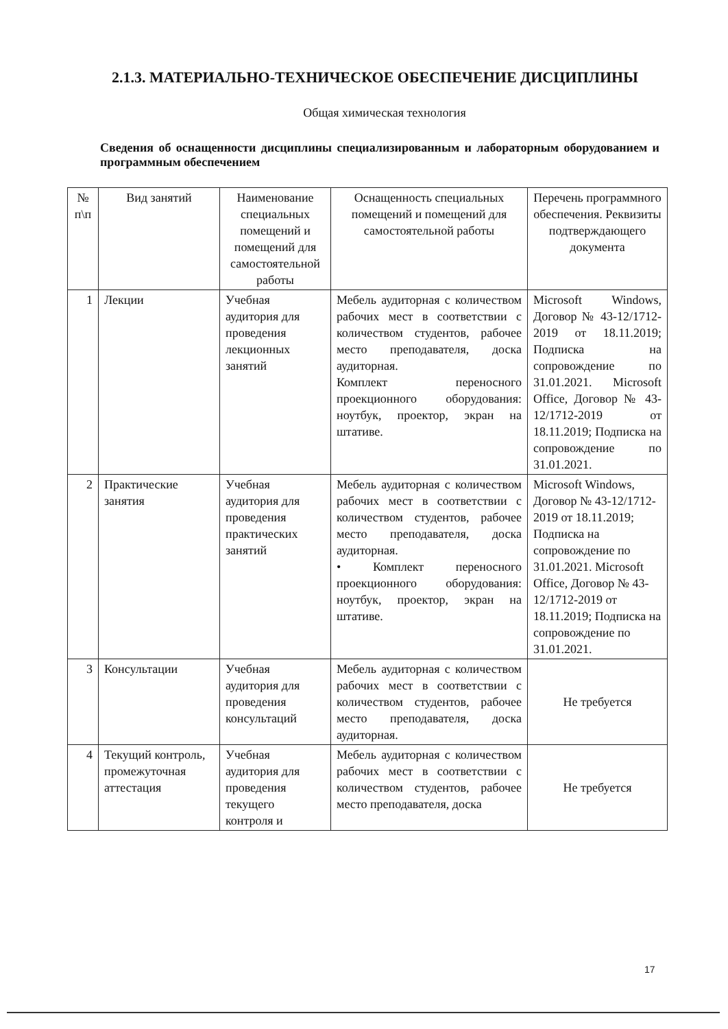2.1.3. МАТЕРИАЛЬНО-ТЕХНИЧЕСКОЕ ОБЕСПЕЧЕНИЕ ДИСЦИПЛИНЫ
Общая химическая технология
Сведения об оснащенности дисциплины специализированным и лабораторным оборудованием и программным обеспечением
| № п\п | Вид занятий | Наименование специальных помещений и помещений для самостоятельной работы | Оснащенность специальных помещений и помещений для самостоятельной работы | Перечень программного обеспечения. Реквизиты подтверждающего документа |
| --- | --- | --- | --- | --- |
| 1 | Лекции | Учебная аудитория для проведения лекционных занятий | Мебель аудиторная с количеством рабочих мест в соответствии с количеством студентов, рабочее место преподавателя, доска аудиторная. Комплект переносного проекционного оборудования: ноутбук, проектор, экран на штативе. | Microsoft Windows, Договор № 43-12/1712-2019 от 18.11.2019; Подписка на сопровождение по 31.01.2021. Microsoft Office, Договор № 43-12/1712-2019 от 18.11.2019; Подписка на сопровождение по 31.01.2021. |
| 2 | Практические занятия | Учебная аудитория для проведения практических занятий | Мебель аудиторная с количеством рабочих мест в соответствии с количеством студентов, рабочее место преподавателя, доска аудиторная. • Комплект переносного проекционного оборудования: ноутбук, проектор, экран на штативе. | Microsoft Windows, Договор № 43-12/1712-2019 от 18.11.2019; Подписка на сопровождение по 31.01.2021. Microsoft Office, Договор № 43-12/1712-2019 от 18.11.2019; Подписка на сопровождение по 31.01.2021. |
| 3 | Консультации | Учебная аудитория для проведения консультаций | Мебель аудиторная с количеством рабочих мест в соответствии с количеством студентов, рабочее место преподавателя, доска аудиторная. | Не требуется |
| 4 | Текущий контроль, промежуточная аттестация | Учебная аудитория для проведения текущего контроля и | Мебель аудиторная с количеством рабочих мест в соответствии с количеством студентов, рабочее место преподавателя, доска | Не требуется |
17